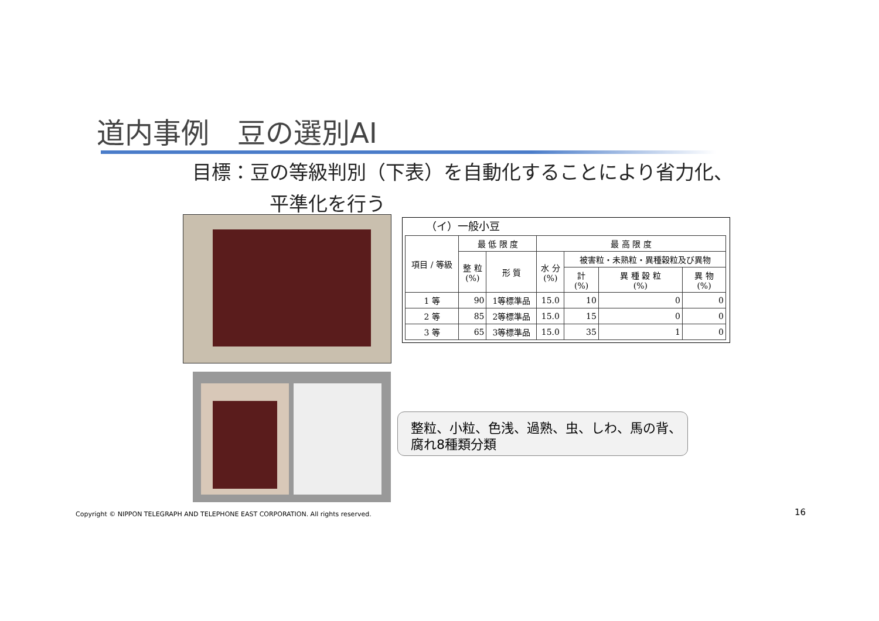道内事例　豆の選別AI
目標：豆の等級判別（下表）を自動化することにより省力化、
　　　　平準化を行う
（イ）一般小豆
| 項目 / 等級 | 最 低 限 度 | | 最 高 限 度 | | | |
| --- | --- | --- | --- | --- | --- | --- |
| | 整 粒 (%) | 形 質 | 水 分 (%) | 被害粒・未熟粒・異種穀粒及び異物 | | |
| | | | | 計 (%) | 異 種 穀 粒 (%) | 異 物 (%) |
| 1 等 | 90 | 1等標準品 | 15.0 | 10 | 0 | 0 |
| 2 等 | 85 | 2等標準品 | 15.0 | 15 | 0 | 0 |
| 3 等 | 65 | 3等標準品 | 15.0 | 35 | 1 | 0 |
整粒、小粒、色浅、過熟、虫、しわ、馬の背、
腐れ8種類分類
Copyright © NIPPON TELEGRAPH AND TELEPHONE EAST CORPORATION. All rights reserved.
16